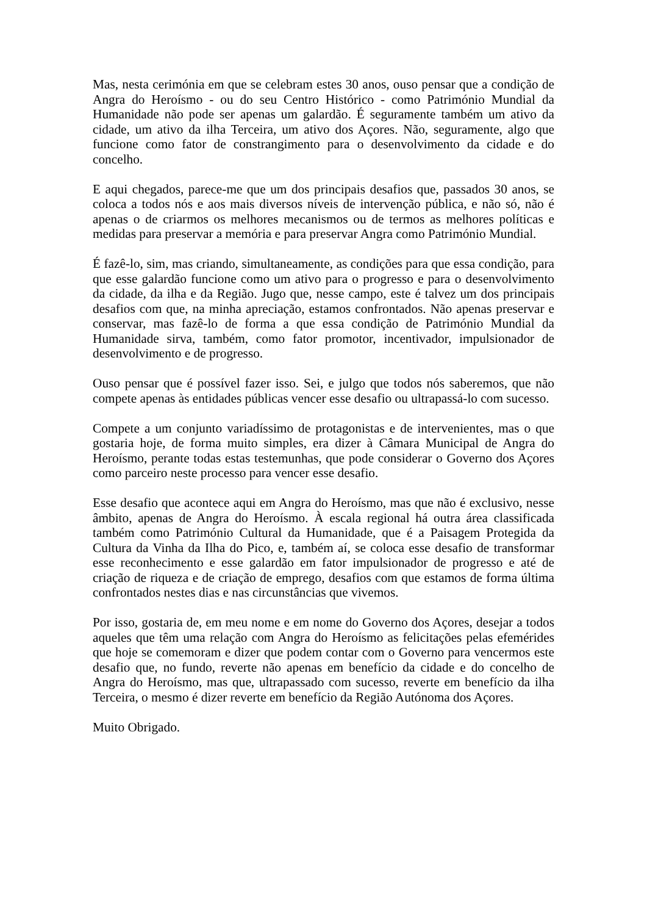Mas, nesta cerimónia em que se celebram estes 30 anos, ouso pensar que a condição de Angra do Heroísmo - ou do seu Centro Histórico - como Património Mundial da Humanidade não pode ser apenas um galardão. É seguramente também um ativo da cidade, um ativo da ilha Terceira, um ativo dos Açores. Não, seguramente, algo que funcione como fator de constrangimento para o desenvolvimento da cidade e do concelho.
E aqui chegados, parece-me que um dos principais desafios que, passados 30 anos, se coloca a todos nós e aos mais diversos níveis de intervenção pública, e não só, não é apenas o de criarmos os melhores mecanismos ou de termos as melhores políticas e medidas para preservar a memória e para preservar Angra como Património Mundial.
É fazê-lo, sim, mas criando, simultaneamente, as condições para que essa condição, para que esse galardão funcione como um ativo para o progresso e para o desenvolvimento da cidade, da ilha e da Região. Jugo que, nesse campo, este é talvez um dos principais desafios com que, na minha apreciação, estamos confrontados. Não apenas preservar e conservar, mas fazê-lo de forma a que essa condição de Património Mundial da Humanidade sirva, também, como fator promotor, incentivador, impulsionador de desenvolvimento e de progresso.
Ouso pensar que é possível fazer isso. Sei, e julgo que todos nós saberemos, que não compete apenas às entidades públicas vencer esse desafio ou ultrapassá-lo com sucesso.
Compete a um conjunto variadíssimo de protagonistas e de intervenientes, mas o que gostaria hoje, de forma muito simples, era dizer à Câmara Municipal de Angra do Heroísmo, perante todas estas testemunhas, que pode considerar o Governo dos Açores como parceiro neste processo para vencer esse desafio.
Esse desafio que acontece aqui em Angra do Heroísmo, mas que não é exclusivo, nesse âmbito, apenas de Angra do Heroísmo. À escala regional há outra área classificada também como Património Cultural da Humanidade, que é a Paisagem Protegida da Cultura da Vinha da Ilha do Pico, e, também aí, se coloca esse desafio de transformar esse reconhecimento e esse galardão em fator impulsionador de progresso e até de criação de riqueza e de criação de emprego, desafios com que estamos de forma última confrontados nestes dias e nas circunstâncias que vivemos.
Por isso, gostaria de, em meu nome e em nome do Governo dos Açores, desejar a todos aqueles que têm uma relação com Angra do Heroísmo as felicitações pelas efemérides que hoje se comemoram e dizer que podem contar com o Governo para vencermos este desafio que, no fundo, reverte não apenas em benefício da cidade e do concelho de Angra do Heroísmo, mas que, ultrapassado com sucesso, reverte em benefício da ilha Terceira, o mesmo é dizer reverte em benefício da Região Autónoma dos Açores.
Muito Obrigado.